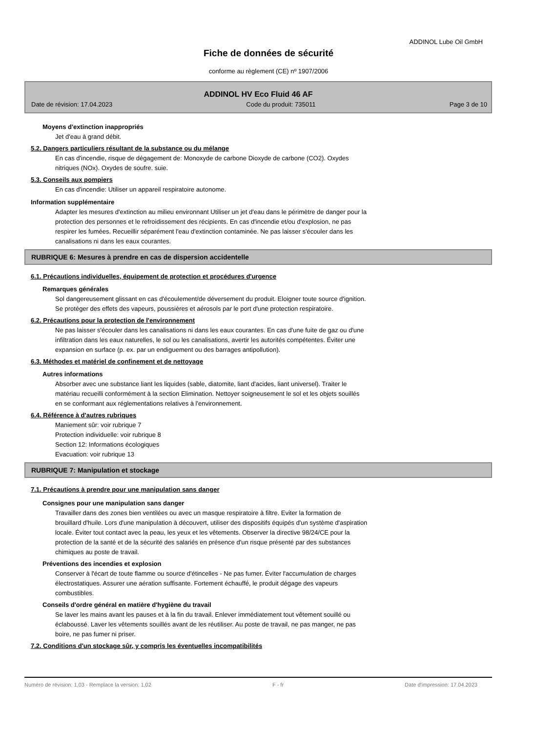ADDINOL Lube Oil GmbH
Fiche de données de sécurité
conforme au règlement (CE) nº 1907/2006
ADDINOL HV Eco Fluid 46 AF
Date de révision: 17.04.2023 Code du produit: 735011 Page 3 de 10
Moyens d'extinction inappropriés
Jet d'eau à grand débit.
5.2. Dangers particuliers résultant de la substance ou du mélange
En cas d'incendie, risque de dégagement de: Monoxyde de carbone Dioxyde de carbone (CO2). Oxydes
nitriques (NOx). Oxydes de soufre. suie.
5.3. Conseils aux pompiers
En cas d'incendie: Utiliser un appareil respiratoire autonome.
Information supplémentaire
Adapter les mesures d'extinction au milieu environnant Utiliser un jet d'eau dans le périmètre de danger pour la
protection des personnes et le refroidissement des récipients. En cas d'incendie et/ou d'explosion, ne pas
respirer les fumées. Recueillir séparément l'eau d'extinction contaminée. Ne pas laisser s'écouler dans les
canalisations ni dans les eaux courantes.
RUBRIQUE 6: Mesures à prendre en cas de dispersion accidentelle
6.1. Précautions individuelles, équipement de protection et procédures d'urgence
Remarques générales
Sol dangereusement glissant en cas d'écoulement/de déversement du produit. Eloigner toute source d'ignition.
Se protéger des effets des vapeurs, poussières et aérosols par le port d'une protection respiratoire.
6.2. Précautions pour la protection de l'environnement
Ne pas laisser s'écouler dans les canalisations ni dans les eaux courantes. En cas d'une fuite de gaz ou d'une
infiltration dans les eaux naturelles, le sol ou les canalisations, avertir les autorités compétentes. Éviter une
expansion en surface (p. ex. par un endiguement ou des barrages antipollution).
6.3. Méthodes et matériel de confinement et de nettoyage
Autres informations
Absorber avec une substance liant les liquides (sable, diatomite, liant d'acides, liant universel). Traiter le
matériau recueilli conformément à la section Elimination. Nettoyer soigneusement le sol et les objets souillés
en se conformant aux réglementations relatives à l'environnement.
6.4. Référence à d'autres rubriques
Maniement sûr: voir rubrique 7
Protection individuelle: voir rubrique 8
Section 12: Informations écologiques
Evacuation: voir rubrique 13
RUBRIQUE 7: Manipulation et stockage
7.1. Précautions à prendre pour une manipulation sans danger
Consignes pour une manipulation sans danger
Travailler dans des zones bien ventilées ou avec un masque respiratoire à filtre. Eviter la formation de
brouillard d'huile. Lors d'une manipulation à découvert, utiliser des dispositifs équipés d'un système d'aspiration
locale. Éviter tout contact avec la peau, les yeux et les vêtements. Observer la directive 98/24/CE pour la
protection de la santé et de la sécurité des salariés en présence d'un risque présenté par des substances
chimiques au poste de travail.
Préventions des incendies et explosion
Conserver à l'écart de toute flamme ou source d'étincelles - Ne pas fumer. Éviter l'accumulation de charges
électrostatiques. Assurer une aération suffisante. Fortement échauffé, le produit dégage des vapeurs
combustibles.
Conseils d'ordre général en matière d'hygiène du travail
Se laver les mains avant les pauses et à la fin du travail. Enlever immédiatement tout vêtement souillé ou
éclaboussé. Laver les vêtements souillés avant de les réutiliser. Au poste de travail, ne pas manger, ne pas
boire, ne pas fumer ni priser.
7.2. Conditions d'un stockage sûr, y compris les éventuelles incompatibilités
Numéro de révision: 1,03 - Remplace la version: 1,02 F - fr Date d'impression: 17.04.2023